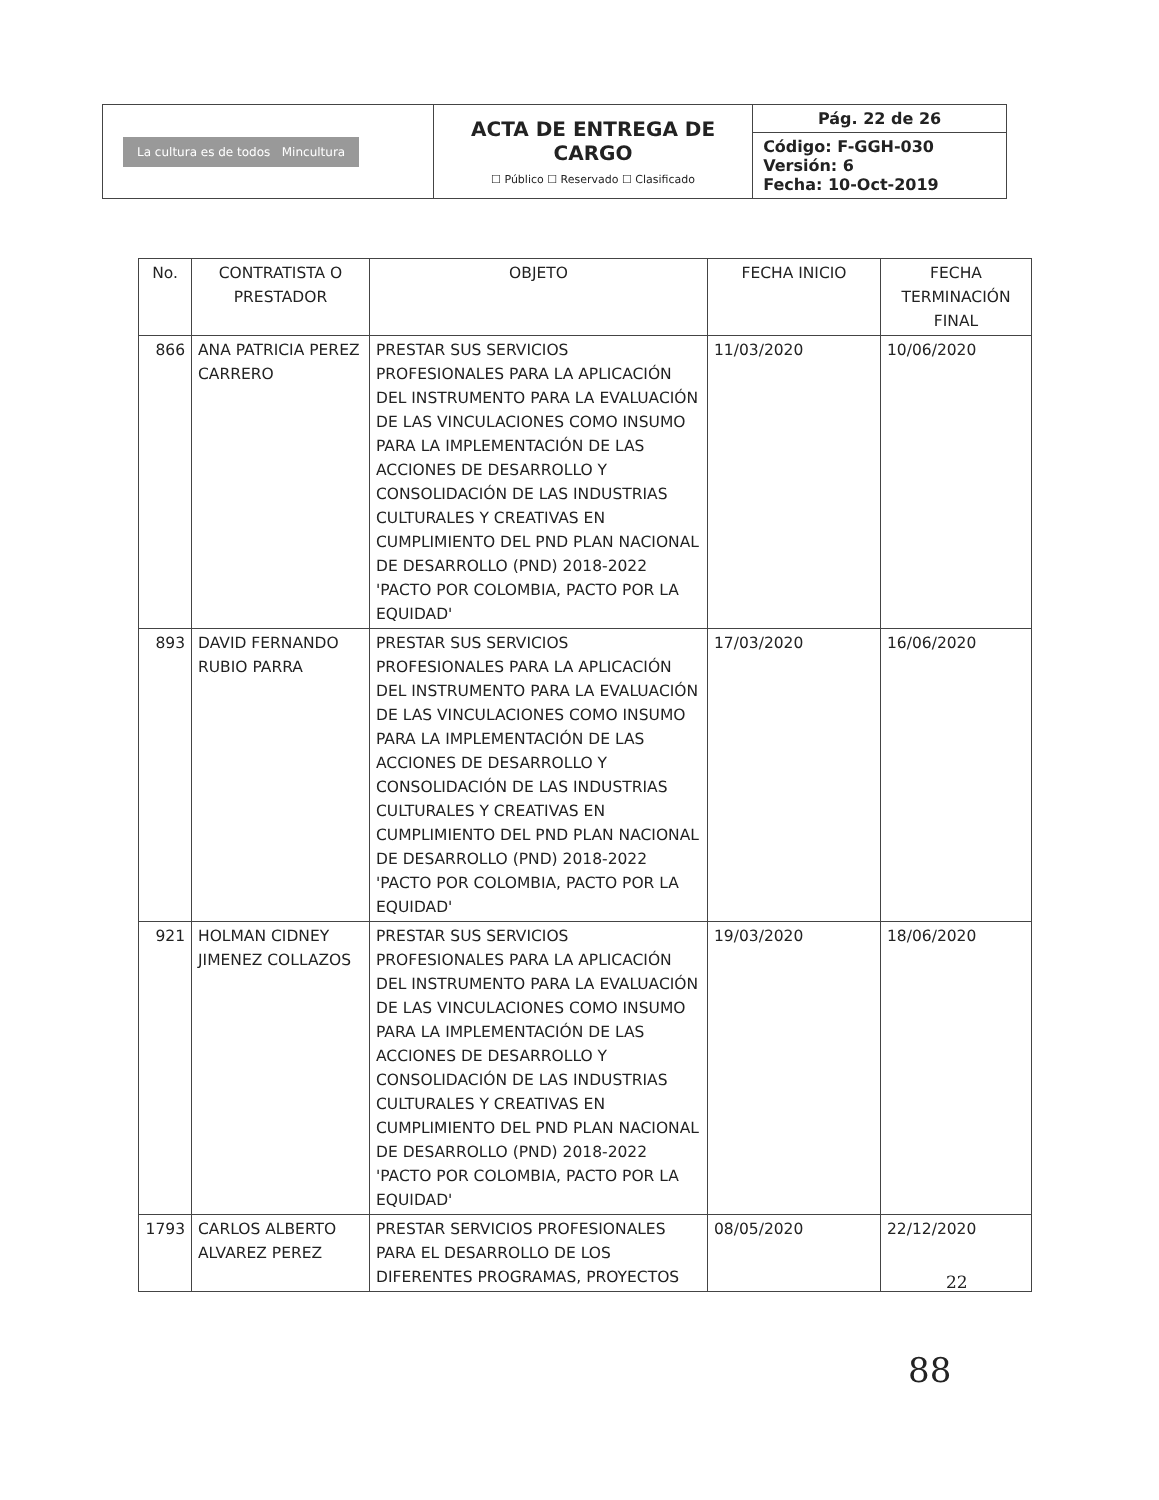| La cultura es de todos Mincultura | ACTA DE ENTREGA DE CARGO ☐ Público ☐ Reservado ☐ Clasificado | Pág. 22 de 26 |
| | | Código: F-GGH-030 Versión: 6 Fecha: 10-Oct-2019 |
| No. | CONTRATISTA O PRESTADOR | OBJETO | FECHA INICIO | FECHA TERMINACIÓN FINAL |
| --- | --- | --- | --- | --- |
| 866 | ANA PATRICIA PEREZ CARRERO | PRESTAR SUS SERVICIOS PROFESIONALES PARA LA APLICACIÓN DEL INSTRUMENTO PARA LA EVALUACIÓN DE LAS VINCULACIONES COMO INSUMO PARA LA IMPLEMENTACIÓN DE LAS ACCIONES DE DESARROLLO Y CONSOLIDACIÓN DE LAS INDUSTRIAS CULTURALES Y CREATIVAS EN CUMPLIMIENTO DEL PND PLAN NACIONAL DE DESARROLLO (PND) 2018-2022 'PACTO POR COLOMBIA, PACTO POR LA EQUIDAD' | 11/03/2020 | 10/06/2020 |
| 893 | DAVID FERNANDO RUBIO PARRA | PRESTAR SUS SERVICIOS PROFESIONALES PARA LA APLICACIÓN DEL INSTRUMENTO PARA LA EVALUACIÓN DE LAS VINCULACIONES COMO INSUMO PARA LA IMPLEMENTACIÓN DE LAS ACCIONES DE DESARROLLO Y CONSOLIDACIÓN DE LAS INDUSTRIAS CULTURALES Y CREATIVAS EN CUMPLIMIENTO DEL PND PLAN NACIONAL DE DESARROLLO (PND) 2018-2022 'PACTO POR COLOMBIA, PACTO POR LA EQUIDAD' | 17/03/2020 | 16/06/2020 |
| 921 | HOLMAN CIDNEY JIMENEZ COLLAZOS | PRESTAR SUS SERVICIOS PROFESIONALES PARA LA APLICACIÓN DEL INSTRUMENTO PARA LA EVALUACIÓN DE LAS VINCULACIONES COMO INSUMO PARA LA IMPLEMENTACIÓN DE LAS ACCIONES DE DESARROLLO Y CONSOLIDACIÓN DE LAS INDUSTRIAS CULTURALES Y CREATIVAS EN CUMPLIMIENTO DEL PND PLAN NACIONAL DE DESARROLLO (PND) 2018-2022 'PACTO POR COLOMBIA, PACTO POR LA EQUIDAD' | 19/03/2020 | 18/06/2020 |
| 1793 | CARLOS ALBERTO ALVAREZ PEREZ | PRESTAR SERVICIOS PROFESIONALES PARA EL DESARROLLO DE LOS DIFERENTES PROGRAMAS, PROYECTOS | 08/05/2020 | 22/12/2020 |
22
88